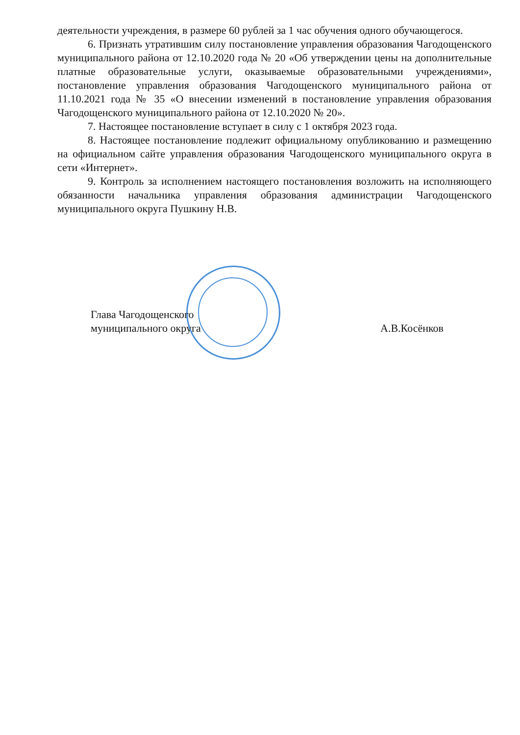деятельности учреждения, в размере 60 рублей за 1 час обучения одного обучающегося.
6. Признать утратившим силу постановление управления образования Чагодощенского муниципального района от 12.10.2020 года № 20 «Об утверждении цены на дополнительные платные образовательные услуги, оказываемые образовательными учреждениями», постановление управления образования Чагодощенского муниципального района от 11.10.2021 года № 35 «О внесении изменений в постановление управления образования Чагодощенского муниципального района от 12.10.2020 № 20».
7. Настоящее постановление вступает в силу с 1 октября 2023 года.
8. Настоящее постановление подлежит официальному опубликованию и размещению на официальном сайте управления образования Чагодощенского муниципального округа в сети «Интернет».
9. Контроль за исполнением настоящего постановления возложить на исполняющего обязанности начальника управления образования администрации Чагодощенского муниципального округа Пушкину Н.В.
Глава Чагодощенского
муниципального округа
А.В.Косёнков